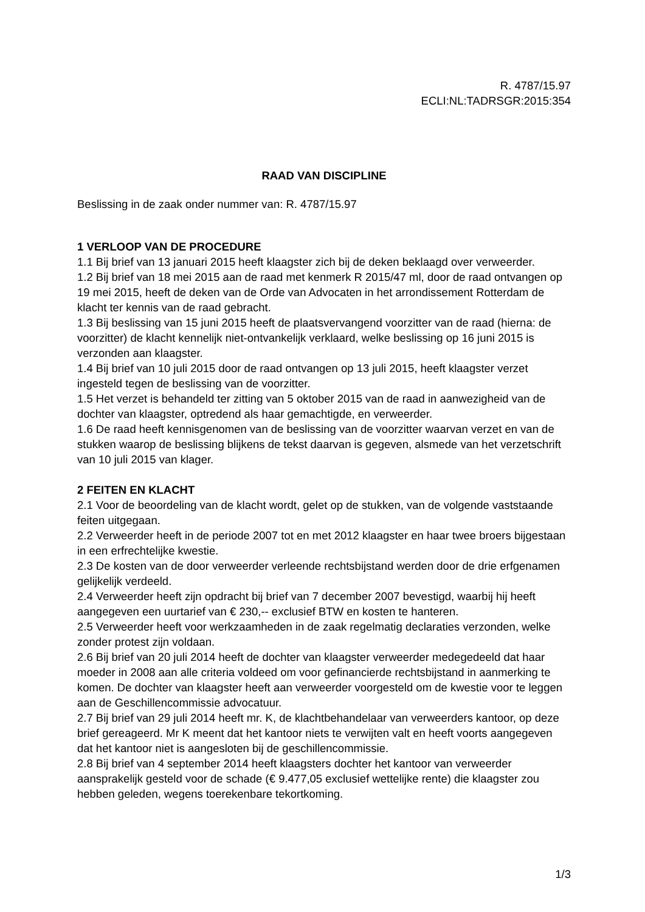R. 4787/15.97
ECLI:NL:TADRSGR:2015:354
RAAD VAN DISCIPLINE
Beslissing in de zaak onder nummer van: R. 4787/15.97
1 VERLOOP VAN DE PROCEDURE
1.1 Bij brief van 13 januari 2015 heeft klaagster zich bij de deken beklaagd over verweerder.
1.2 Bij brief van 18 mei 2015 aan de raad met kenmerk R 2015/47 ml, door de raad ontvangen op 19 mei 2015, heeft de deken van de Orde van Advocaten in het arrondissement Rotterdam de klacht ter kennis van de raad gebracht.
1.3 Bij beslissing van 15 juni 2015 heeft de plaatsvervangend voorzitter van de raad (hierna: de voorzitter) de klacht kennelijk niet-ontvankelijk verklaard, welke beslissing op 16 juni 2015 is verzonden aan klaagster.
1.4 Bij brief van 10 juli 2015 door de raad ontvangen op 13 juli 2015, heeft klaagster verzet ingesteld tegen de beslissing van de voorzitter.
1.5 Het verzet is behandeld ter zitting van 5 oktober 2015 van de raad in aanwezigheid van de dochter van klaagster, optredend als haar gemachtigde, en verweerder.
1.6 De raad heeft kennisgenomen van de beslissing van de voorzitter waarvan verzet en van de stukken waarop de beslissing blijkens de tekst daarvan is gegeven, alsmede van het verzetschrift van 10 juli 2015 van klager.
2 FEITEN EN KLACHT
2.1 Voor de beoordeling van de klacht wordt, gelet op de stukken, van de volgende vaststaande feiten uitgegaan.
2.2 Verweerder heeft in de periode 2007 tot en met 2012 klaagster en haar twee broers bijgestaan in een erfrechtelijke kwestie.
2.3 De kosten van de door verweerder verleende rechtsbijstand werden door de drie erfgenamen gelijkelijk verdeeld.
2.4 Verweerder heeft zijn opdracht bij brief van 7 december 2007 bevestigd, waarbij hij heeft aangegeven een uurtarief van € 230,-- exclusief BTW en kosten te hanteren.
2.5 Verweerder heeft voor werkzaamheden in de zaak regelmatig declaraties verzonden, welke zonder protest zijn voldaan.
2.6 Bij brief van 20 juli 2014 heeft de dochter van klaagster verweerder medegedeeld dat haar moeder in 2008 aan alle criteria voldeed om voor gefinancierde rechtsbijstand in aanmerking te komen. De dochter van klaagster heeft aan verweerder voorgesteld om de kwestie voor te leggen aan de Geschillencommissie advocatuur.
2.7 Bij brief van 29 juli 2014 heeft mr. K, de klachtbehandelaar van verweerders kantoor, op deze brief gereageerd. Mr K meent dat het kantoor niets te verwijten valt en heeft voorts aangegeven dat het kantoor niet is aangesloten bij de geschillencommissie.
2.8 Bij brief van 4 september 2014 heeft klaagsters dochter het kantoor van verweerder aansprakelijk gesteld voor de schade (€ 9.477,05 exclusief wettelijke rente) die klaagster zou hebben geleden, wegens toerekenbare tekortkoming.
1/3